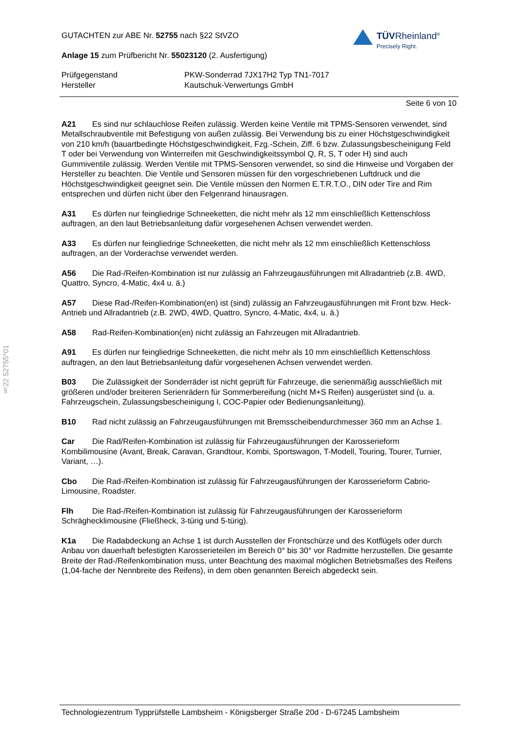TÜVRheinland<sup>®</sup>
Precisely Right.
§22 52755*01
GUTACHTEN zur ABE Nr. 52755 nach §22 StVZO
Anlage 15 zum Prüfbericht Nr. 55023120 (2. Ausfertigung)
Prüfgegenstand PKW-Sonderrad 7JX17H2 Typ TN1-7017 Hersteller Kautschuk-Verwertungs GmbH
Seite 6 von 10
A21 Es sind nur schlauchlose Reifen zulässig. Werden keine Ventile mit TPMS-Sensoren verwendet, sind Metallschraubventile mit Befestigung von außen zulässig. Bei Verwendung bis zu einer Höchstgeschwindigkeit von 210 km/h (bauartbedingte Höchstgeschwindigkeit, Fzg.-Schein, Ziff. 6 bzw. Zulassungsbescheinigung Feld T oder bei Verwendung von Winterreifen mit Geschwindigkeitssymbol Q, R, S, T oder H) sind auch Gummiventile zulässig. Werden Ventile mit TPMS-Sensoren verwendet, so sind die Hinweise und Vorgaben der Hersteller zu beachten. Die Ventile und Sensoren müssen für den vorgeschriebenen Luftdruck und die Höchstgeschwindigkeit geeignet sein. Die Ventile müssen den Normen E.T.R.T.O., DIN oder Tire and Rim entsprechen und dürfen nicht über den Felgenrand hinausragen.
A31 Es dürfen nur feingliedrige Schneeketten, die nicht mehr als 12 mm einschließlich Kettenschloss auftragen, an den laut Betriebsanleitung dafür vorgesehenen Achsen verwendet werden.
A33 Es dürfen nur feingliedrige Schneeketten, die nicht mehr als 12 mm einschließlich Kettenschloss auftragen, an der Vorderachse verwendet werden.
A56 Die Rad-/Reifen-Kombination ist nur zulässig an Fahrzeugausführungen mit Allradantrieb (z.B. 4WD, Quattro, Syncro, 4-Matic, 4x4 u. ä.)
A57 Diese Rad-/Reifen-Kombination(en) ist (sind) zulässig an Fahrzeugausführungen mit Front bzw. Heck-Antrieb und Allradantrieb (z.B. 2WD, 4WD, Quattro, Syncro, 4-Matic, 4x4, u. ä.)
A58 Rad-Reifen-Kombination(en) nicht zulässig an Fahrzeugen mit Allradantrieb.
A91 Es dürfen nur feingliedrige Schneeketten, die nicht mehr als 10 mm einschließlich Kettenschloss auftragen, an den laut Betriebsanleitung dafür vorgesehenen Achsen verwendet werden.
B03 Die Zulässigkeit der Sonderräder ist nicht geprüft für Fahrzeuge, die serienmäßig ausschließlich mit größeren und/oder breiteren Serienrädern für Sommerbereifung (nicht M+S Reifen) ausgerüstet sind (u. a. Fahrzeugschein, Zulassungsbescheinigung I, COC-Papier oder Bedienungsanleitung).
B10 Rad nicht zulässig an Fahrzeugausführungen mit Bremsscheibendurchmesser 360 mm an Achse 1.
Car Die Rad/Reifen-Kombination ist zulässig für Fahrzeugausführungen der Karosserieform Kombilimousine (Avant, Break, Caravan, Grandtour, Kombi, Sportswagon, T-Modell, Touring, Tourer, Turnier, Variant, …).
Cbo Die Rad-/Reifen-Kombination ist zulässig für Fahrzeugausführungen der Karosserieform Cabrio-Limousine, Roadster.
Flh Die Rad-/Reifen-Kombination ist zulässig für Fahrzeugausführungen der Karosserieform Schräghecklimousine (Fließheck, 3-türig und 5-türig).
K1a Die Radabdeckung an Achse 1 ist durch Ausstellen der Frontschürze und des Kotflügels oder durch Anbau von dauerhaft befestigten Karosserieteilen im Bereich 0° bis 30° vor Radmitte herzustellen. Die gesamte Breite der Rad-/Reifenkombination muss, unter Beachtung des maximal möglichen Betriebsmaßes des Reifens (1,04-fache der Nennbreite des Reifens), in dem oben genannten Bereich abgedeckt sein.
Technologiezentrum Typprüfstelle Lambsheim - Königsberger Straße 20d - D-67245 Lambsheim